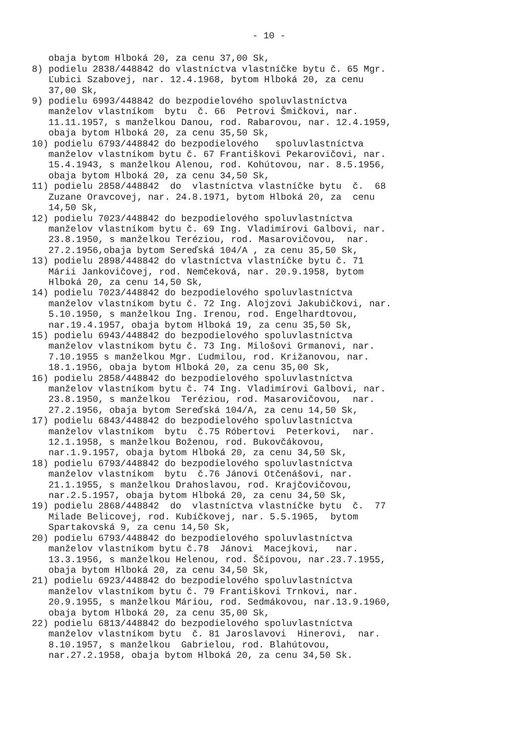- 10 -
obaja bytom Hlboká 20, za cenu 37,00 Sk, 8) podielu 2838/448842 do vlastníctva vlastníčke bytu č. 65 Mgr. Ľubici Szabovej, nar. 12.4.1968, bytom Hlboká 20, za cenu 37,00 Sk, 9) podielu 6993/448842 do bezpodielového spoluvlastníctva manželov vlastníkom bytu č. 66 Petrovi Šmičkovi, nar. 11.11.1957, s manželkou Danou, rod. Rabarovou, nar. 12.4.1959, obaja bytom Hlboká 20, za cenu 35,50 Sk, 10) podielu 6793/448842 do bezpodielového spoluvlastníctva manželov vlastníkom bytu č. 67 Františkovi Pekarovičovi, nar. 15.4.1943, s manželkou Alenou, rod. Kohútovou, nar. 8.5.1956, obaja bytom Hlboká 20, za cenu 34,50 Sk, 11) podielu 2858/448842 do vlastníctva vlastníčke bytu č. 68 Zuzane Oravcovej, nar. 24.8.1971, bytom Hlboká 20, za cenu 14,50 Sk, 12) podielu 7023/448842 do bezpodielového spoluvlastníctva manželov vlastníkom bytu č. 69 Ing. Vladimírovi Galbovi, nar. 23.8.1950, s manželkou Teréziou, rod. Masarovičovou, nar. 27.2.1956,obaja bytom Sereďská 104/A , za cenu 35,50 Sk, 13) podielu 2898/448842 do vlastníctva vlastníčke bytu č. 71 Márii Jankovičovej, rod. Nemčeková, nar. 20.9.1958, bytom Hlboká 20, za cenu 14,50 Sk, 14) podielu 7023/448842 do bezpodielového spoluvlastníctva manželov vlastníkom bytu č. 72 Ing. Alojzovi Jakubičkovi, nar. 5.10.1950, s manželkou Ing. Irenou, rod. Engelhardtovou, nar.19.4.1957, obaja bytom Hlboká 19, za cenu 35,50 Sk, 15) podielu 6943/448842 do bezpodielového spoluvlastníctva manželov vlastníkom bytu č. 73 Ing. Milošovi Grmanovi, nar. 7.10.1955 s manželkou Mgr. Ľudmilou, rod. Križanovou, nar. 18.1.1956, obaja bytom Hlboká 20, za cenu 35,00 Sk, 16) podielu 2858/448842 do bezpodielového spoluvlastníctva manželov vlastníkom bytu č. 74 Ing. Vladimírovi Galbovi, nar. 23.8.1950, s manželkou Teréziou, rod. Masarovičovou, nar. 27.2.1956, obaja bytom Sereďská 104/A, za cenu 14,50 Sk, 17) podielu 6843/448842 do bezpodielového spoluvlastníctva manželov vlastníkom bytu č.75 Róbertovi Peterkovi, nar. 12.1.1958, s manželkou Boženou, rod. Bukovčákovou, nar.1.9.1957, obaja bytom Hlboká 20, za cenu 34,50 Sk, 18) podielu 6793/448842 do bezpodielového spoluvlastníctva manželov vlastníkom bytu č.76 Jánovi Otčenášovi, nar. 21.1.1955, s manželkou Drahoslavou, rod. Krajčovičovou, nar.2.5.1957, obaja bytom Hlboká 20, za cenu 34,50 Sk, 19) podielu 2868/448842 do vlastníctva vlastníčke bytu č. 77 Milade Belicovej, rod. Kubíčkovej, nar. 5.5.1965, bytom Spartakovská 9, za cenu 14,50 Sk, 20) podielu 6793/448842 do bezpodielového spoluvlastníctva manželov vlastníkom bytu č.78 Jánovi Macejkovi, nar. 13.3.1956, s manželkou Helenou, rod. Ščípovou, nar.23.7.1955, obaja bytom Hlboká 20, za cenu 34,50 Sk, 21) podielu 6923/448842 do bezpodielového spoluvlastníctva manželov vlastníkom bytu č. 79 Františkovi Trnkovi, nar. 20.9.1955, s manželkou Máriou, rod. Sedmákovou, nar.13.9.1960, obaja bytom Hlboká 20, za cenu 35,00 Sk, 22) podielu 6813/448842 do bezpodielového spoluvlastníctva manželov vlastníkom bytu č. 81 Jaroslavovi Hinerovi, nar. 8.10.1957, s manželkou Gabrielou, rod. Blahútovou, nar.27.2.1958, obaja bytom Hlboká 20, za cenu 34,50 Sk.